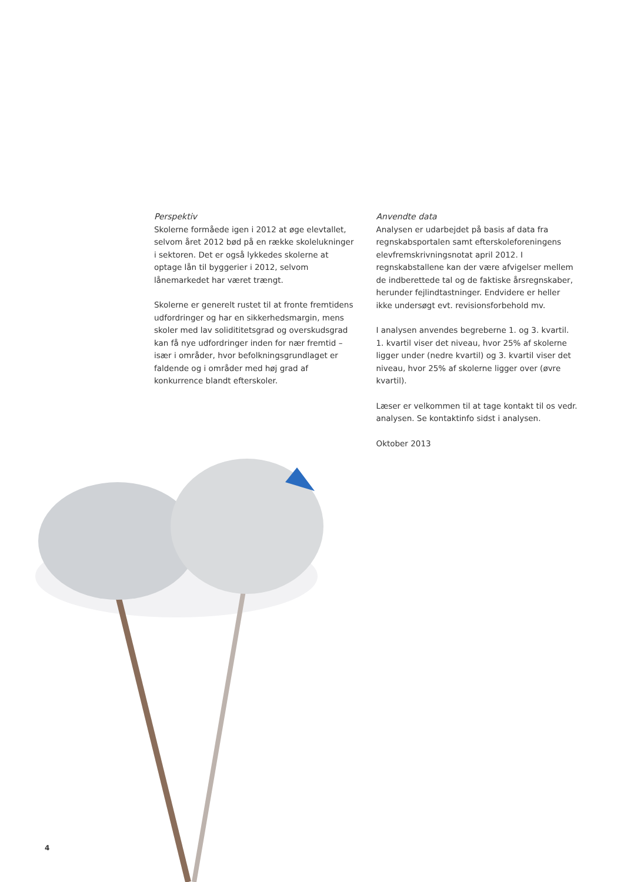Perspektiv
Skolerne formåede igen i 2012 at øge elevtallet, selvom året 2012 bød på en række skolelukninger i sektoren. Det er også lykkedes skolerne at optage lån til byggerier i 2012, selvom lånemarkedet har været trængt.
Skolerne er generelt rustet til at fronte fremtidens udfordringer og har en sikkerhedsmargin, mens skoler med lav solidititetsgrad og overskudsgrad kan få nye udfordringer inden for nær fremtid – især i områder, hvor befolkningsgrundlaget er faldende og i områder med høj grad af konkurrence blandt efterskoler.
Anvendte data
Analysen er udarbejdet på basis af data fra regnskabsportalen samt efterskoleforeningens elevfremskrivningsnotat april 2012. I regnskabstallene kan der være afvigelser mellem de indberettede tal og de faktiske årsregnskaber, herunder fejlindtastninger. Endvidere er heller ikke undersøgt evt. revisionsforbehold mv.
I analysen anvendes begreberne 1. og 3. kvartil. 1. kvartil viser det niveau, hvor 25% af skolerne ligger under (nedre kvartil) og 3. kvartil viser det niveau, hvor 25% af skolerne ligger over (øvre kvartil).
Læser er velkommen til at tage kontakt til os vedr. analysen. Se kontaktinfo sidst i analysen.
Oktober 2013
4